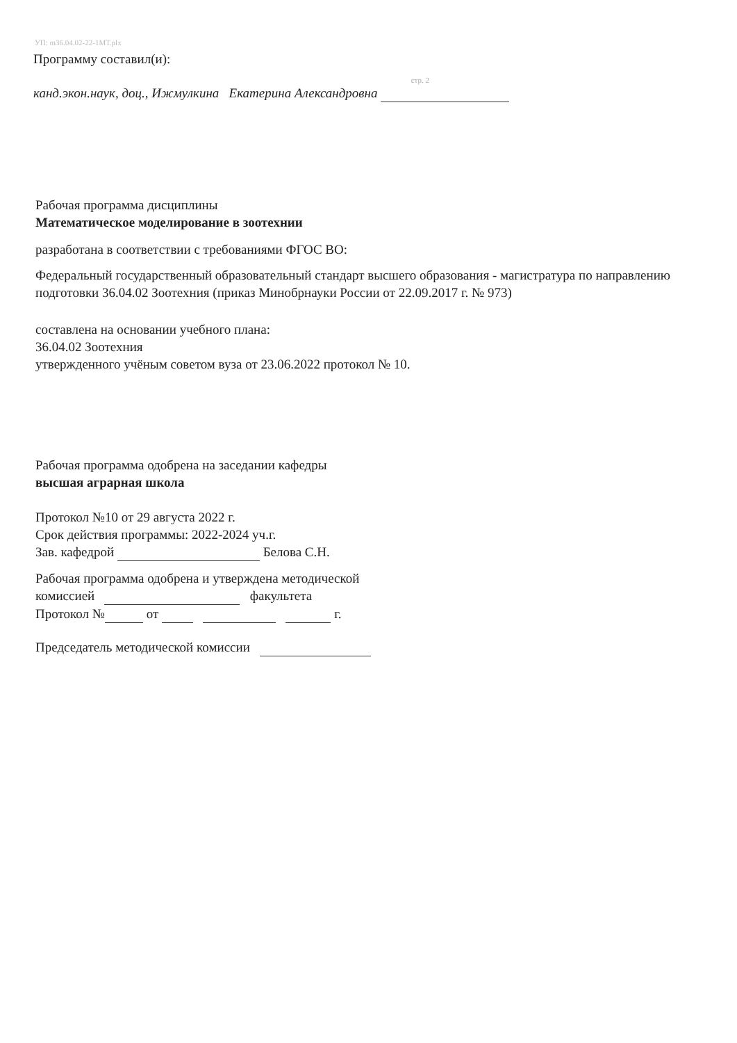УП: m36.04.02-22-1МТ.plx
Программу составил(и):
стр. 2
канд.экон.наук, доц., Ижмулкина Екатерина Александровна
Рабочая программа дисциплины
Математическое моделирование в зоотехнии
разработана в соответствии с требованиями ФГОС ВО:
Федеральный государственный образовательный стандарт высшего образования - магистратура по направлению подготовки 36.04.02 Зоотехния (приказ Минобрнауки России от 22.09.2017 г. № 973)
составлена на основании учебного плана:
36.04.02 Зоотехния
утвержденного учёным советом вуза от 23.06.2022 протокол № 10.
Рабочая программа одобрена на заседании кафедры
высшая аграрная школа
Протокол №10 от 29 августа 2022 г.
Срок действия программы: 2022-2024 уч.г.
Зав. кафедрой Белова С.Н.
Рабочая программа одобрена и утверждена методической
комиссией факультета
Протокол № от г.
Председатель методической комиссии